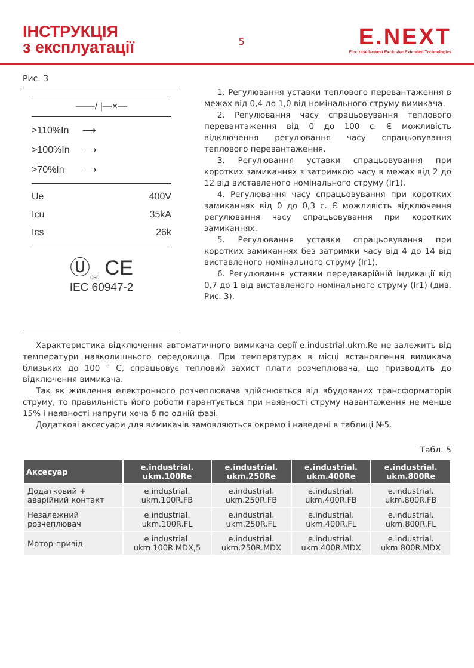ІНСТРУКЦІЯ
з експлуатації
5
E.NEXT
Electrical Newest Exclusive Extended Technologies
Рис. 3
——/ |—×—
>110%In ⟶
>100%In ⟶
>70%In ⟶
Ue 400V
Icu 35kA
Ics 26k
Ⓤ<sub>060</sub> CE
IEC 60947-2
1. Регулювання уставки теплового перевантаження в межах від 0,4 до 1,0 від номінального струму вимикача.
2. Регулювання часу спрацьовування теплового перевантаження від 0 до 100 с. Є можливість відключення регулювання часу спрацьовування теплового перевантаження.
3. Регулювання уставки спрацьовування при коротких замиканнях з затримкою часу в межах від 2 до 12 від виставленого номінального струму (Ir1).
4. Регулювання часу спрацьовування при коротких замиканнях від 0 до 0,3 с. Є можливість відключення регулювання часу спрацьовування при коротких замиканнях.
5. Регулювання уставки спрацьовування при коротких замиканнях без затримки часу від 4 до 14 від виставленого номінального струму (Ir1).
6. Регулювання уставки передаварійній індикації від 0,7 до 1 від виставленого номінального струму (Ir1) (див. Рис. 3).
Характеристика відключення автоматичного вимикача серії e.industrial.ukm.Re не залежить від температури навколишнього середовища. При температурах в місці встановлення вимикача близьких до 100 ° С, спрацьовує тепловий захист плати розчеплювача, що призводить до відключення вимикача.
Так як живлення електронного розчеплювача здійснюється від вбудованих трансформаторів струму, то правильність його роботи гарантується при наявності струму навантаження не менше 15% і наявності напруги хоча б по одній фазі.
Додаткові аксесуари для вимикачів замовляються окремо і наведені в таблиці №5.
Табл. 5
| Аксесуар | e.industrial. ukm.100Re | e.industrial. ukm.250Re | e.industrial. ukm.400Re | e.industrial. ukm.800Re |
| --- | --- | --- | --- | --- |
| Додатковий + аварійний контакт | e.industrial. ukm.100R.FB | e.industrial. ukm.250R.FB | e.industrial. ukm.400R.FB | e.industrial. ukm.800R.FB |
| Незалежний розчеплювач | e.industrial. ukm.100R.FL | e.industrial. ukm.250R.FL | e.industrial. ukm.400R.FL | e.industrial. ukm.800R.FL |
| Мотор-привід | e.industrial. ukm.100R.MDX,5 | e.industrial. ukm.250R.MDX | e.industrial. ukm.400R.MDX | e.industrial. ukm.800R.MDX |